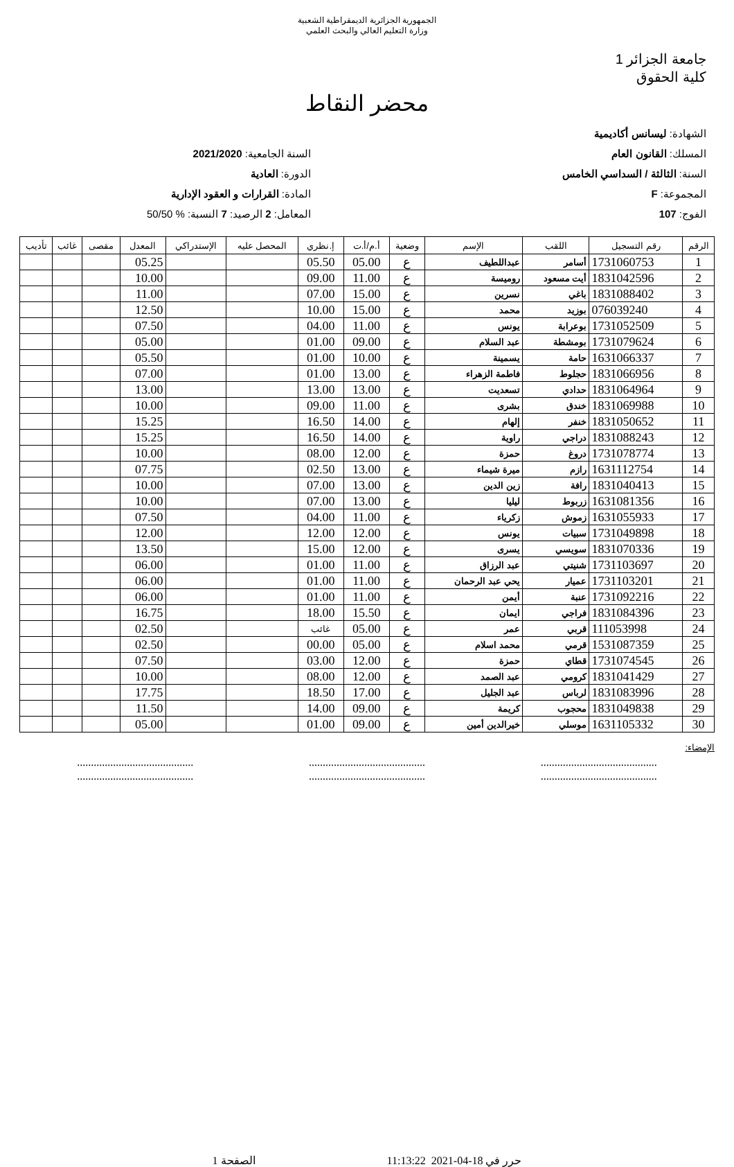الجمهورية الجزائرية الديمقراطية الشعبية
وزارة التعليم العالي والبحث العلمي
جامعة الجزائر 1
كلية الحقوق
محضر النقاط
الشهادة: ليسانس أكاديمية
المسلك: القانون العام
السنة: الثالثة / السداسي الخامس
المجموعة: F
الفوج: 107
السنة الجامعية: 2021/2020
الدورة: العادية
المادة: القرارات و العقود الإدارية
المعامل: 2 الرصيد: 7 النسبة: % 50/50
| الرقم | رقم التسجيل | اللقب | الإسم | وضعية | أ.م/أ.ت | إ.نظري | المحصل عليه | الإستدراكي | المعدل | مقصى | غائب | تأديب |
| --- | --- | --- | --- | --- | --- | --- | --- | --- | --- | --- | --- | --- |
| 1 | 1731060753 | أسامر | عبداللطيف | ع | 05.00 | 05.50 | | | 05.25 | | | |
| 2 | 1831042596 | أيت مسعود | روميسة | ع | 11.00 | 09.00 | | | 10.00 | | | |
| 3 | 1831088402 | باغي | نسرين | ع | 15.00 | 07.00 | | | 11.00 | | | |
| 4 | 076039240 | بوزيد | محمد | ع | 15.00 | 10.00 | | | 12.50 | | | |
| 5 | 1731052509 | بوعرابة | يونس | ع | 11.00 | 04.00 | | | 07.50 | | | |
| 6 | 1731079624 | بومشطة | عبد السلام | ع | 09.00 | 01.00 | | | 05.00 | | | |
| 7 | 1631066337 | حامة | يسمينة | ع | 10.00 | 01.00 | | | 05.50 | | | |
| 8 | 1831066956 | حجلوط | فاطمة الزهراء | ع | 13.00 | 01.00 | | | 07.00 | | | |
| 9 | 1831064964 | حدادي | تسعديت | ع | 13.00 | 13.00 | | | 13.00 | | | |
| 10 | 1831069988 | خندق | بشرى | ع | 11.00 | 09.00 | | | 10.00 | | | |
| 11 | 1831050652 | خنفر | إلهام | ع | 14.00 | 16.50 | | | 15.25 | | | |
| 12 | 1831088243 | دراجي | راوية | ع | 14.00 | 16.50 | | | 15.25 | | | |
| 13 | 1731078774 | دروغ | حمزة | ع | 12.00 | 08.00 | | | 10.00 | | | |
| 14 | 1631112754 | رازم | ميرة شيماء | ع | 13.00 | 02.50 | | | 07.75 | | | |
| 15 | 1831040413 | رافة | زين الدين | ع | 13.00 | 07.00 | | | 10.00 | | | |
| 16 | 1631081356 | زربوط | ليليا | ع | 13.00 | 07.00 | | | 10.00 | | | |
| 17 | 1631055933 | زموش | زكرياء | ع | 11.00 | 04.00 | | | 07.50 | | | |
| 18 | 1731049898 | سبيات | يونس | ع | 12.00 | 12.00 | | | 12.00 | | | |
| 19 | 1831070336 | سويسي | يسرى | ع | 12.00 | 15.00 | | | 13.50 | | | |
| 20 | 1731103697 | شنيتي | عبد الرزاق | ع | 11.00 | 01.00 | | | 06.00 | | | |
| 21 | 1731103201 | عميار | يحي عبد الرحمان | ع | 11.00 | 01.00 | | | 06.00 | | | |
| 22 | 1731092216 | عنبة | أيمن | ع | 11.00 | 01.00 | | | 06.00 | | | |
| 23 | 1831084396 | فراجي | ايمان | ع | 15.50 | 18.00 | | | 16.75 | | | |
| 24 | 111053998 | قربي | عمر | ع | 05.00 | غائب | | | 02.50 | | | |
| 25 | 1531087359 | قرمي | محمد اسلام | ع | 05.00 | 00.00 | | | 02.50 | | | |
| 26 | 1731074545 | قطاي | حمزة | ع | 12.00 | 03.00 | | | 07.50 | | | |
| 27 | 1831041429 | كرومي | عبد الصمد | ع | 12.00 | 08.00 | | | 10.00 | | | |
| 28 | 1831083996 | لرباس | عبد الجليل | ع | 17.00 | 18.50 | | | 17.75 | | | |
| 29 | 1831049838 | محجوب | كريمة | ع | 09.00 | 14.00 | | | 11.50 | | | |
| 30 | 1631105332 | موسلي | خيرالدين أمين | ع | 09.00 | 01.00 | | | 05.00 | | | |
الإمضاء:
..........................................
..........................................
..........................................
..........................................
..........................................
..........................................
حرر في 18-04-2021 11:13:22 الصفحة 1